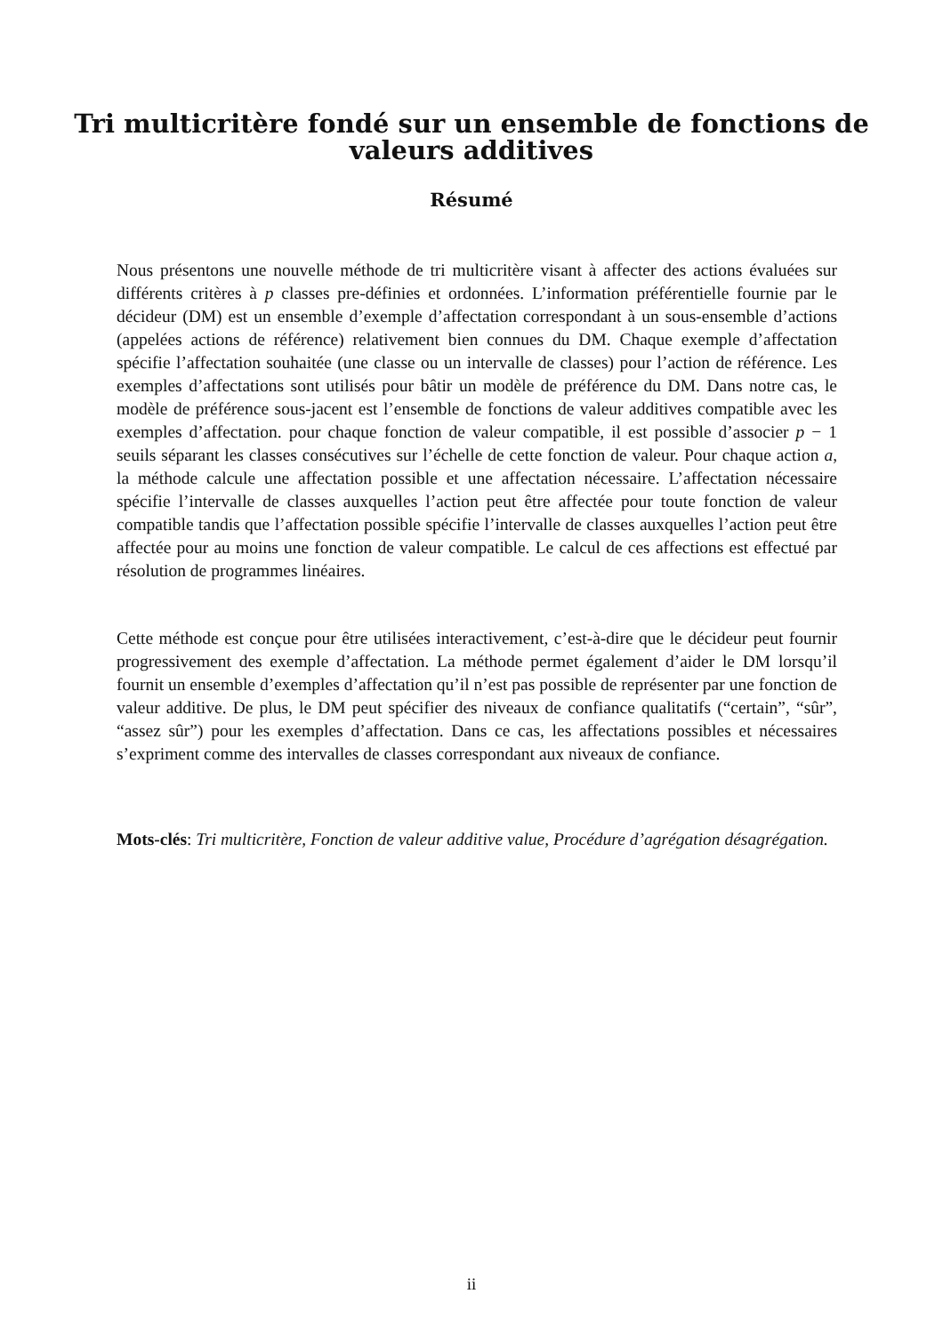Tri multicritère fondé sur un ensemble de fonctions de
valeurs additives
Résumé
Nous présentons une nouvelle méthode de tri multicritère visant à affecter des actions évaluées sur différents critères à p classes pre-définies et ordonnées. L’information préférentielle fournie par le décideur (DM) est un ensemble d’exemple d’affectation correspondant à un sous-ensemble d’actions (appelées actions de référence) relativement bien connues du DM. Chaque exemple d’affectation spécifie l’affectation souhaitée (une classe ou un intervalle de classes) pour l’action de référence. Les exemples d’affectations sont utilisés pour bâtir un modèle de préférence du DM. Dans notre cas, le modèle de préférence sous-jacent est l’ensemble de fonctions de valeur additives compatible avec les exemples d’affectation. pour chaque fonction de valeur compatible, il est possible d’associer p − 1 seuils séparant les classes consécutives sur l’échelle de cette fonction de valeur. Pour chaque action a, la méthode calcule une affectation possible et une affectation nécessaire. L’affectation nécessaire spécifie l’intervalle de classes auxquelles l’action peut être affectée pour toute fonction de valeur compatible tandis que l’affectation possible spécifie l’intervalle de classes auxquelles l’action peut être affectée pour au moins une fonction de valeur compatible. Le calcul de ces affections est effectué par résolution de programmes linéaires.
Cette méthode est conçue pour être utilisées interactivement, c’est-à-dire que le décideur peut fournir progressivement des exemple d’affectation. La méthode permet également d’aider le DM lorsqu’il fournit un ensemble d’exemples d’affectation qu’il n’est pas possible de représenter par une fonction de valeur additive. De plus, le DM peut spécifier des niveaux de confiance qualitatifs (“certain”, “sûr”, “assez sûr”) pour les exemples d’affectation. Dans ce cas, les affectations possibles et nécessaires s’expriment comme des intervalles de classes correspondant aux niveaux de confiance.
Mots-clés: Tri multicritère, Fonction de valeur additive value, Procédure d’agrégation désagrégation.
ii